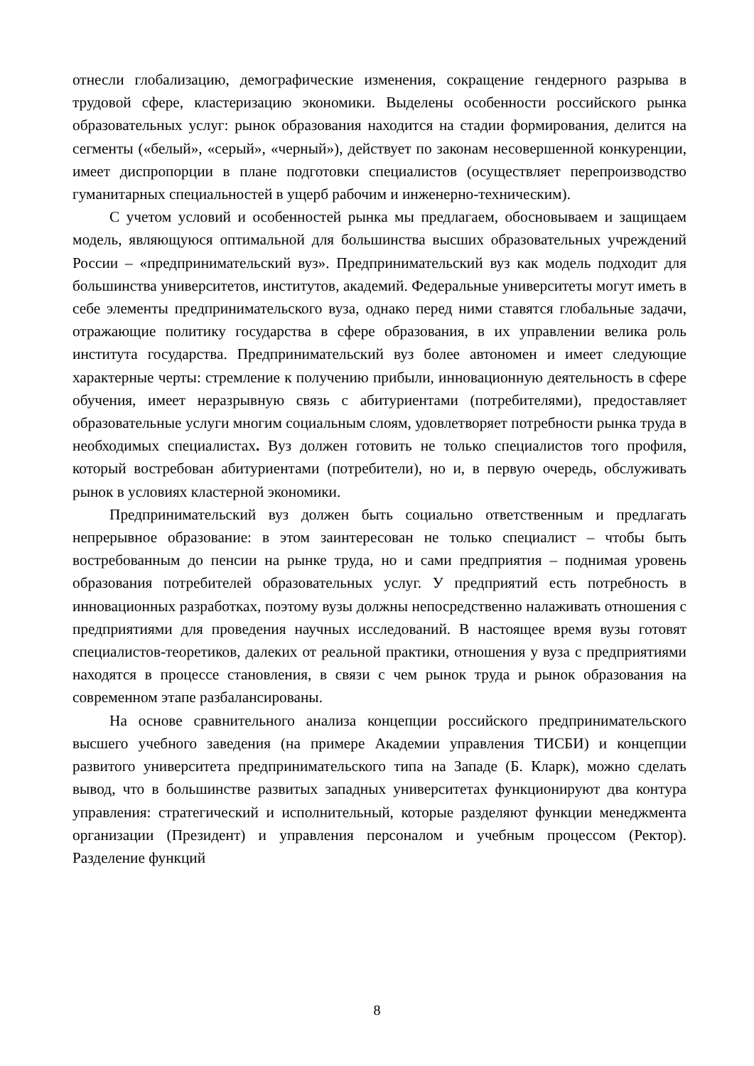отнесли глобализацию, демографические изменения, сокращение гендерного разрыва в трудовой сфере, кластеризацию экономики. Выделены особенности российского рынка образовательных услуг: рынок образования находится на стадии формирования, делится на сегменты («белый», «серый», «черный»), действует по законам несовершенной конкуренции, имеет диспропорции в плане подготовки специалистов (осуществляет перепроизводство гуманитарных специальностей в ущерб рабочим и инженерно-техническим).
С учетом условий и особенностей рынка мы предлагаем, обосновываем и защищаем модель, являющуюся оптимальной для большинства высших образовательных учреждений России – «предпринимательский вуз». Предпринимательский вуз как модель подходит для большинства университетов, институтов, академий. Федеральные университеты могут иметь в себе элементы предпринимательского вуза, однако перед ними ставятся глобальные задачи, отражающие политику государства в сфере образования, в их управлении велика роль института государства. Предпринимательский вуз более автономен и имеет следующие характерные черты: стремление к получению прибыли, инновационную деятельность в сфере обучения, имеет неразрывную связь с абитуриентами (потребителями), предоставляет образовательные услуги многим социальным слоям, удовлетворяет потребности рынка труда в необходимых специалистах. Вуз должен готовить не только специалистов того профиля, который востребован абитуриентами (потребители), но и, в первую очередь, обслуживать рынок в условиях кластерной экономики.
Предпринимательский вуз должен быть социально ответственным и предлагать непрерывное образование: в этом заинтересован не только специалист – чтобы быть востребованным до пенсии на рынке труда, но и сами предприятия – поднимая уровень образования потребителей образовательных услуг. У предприятий есть потребность в инновационных разработках, поэтому вузы должны непосредственно налаживать отношения с предприятиями для проведения научных исследований. В настоящее время вузы готовят специалистов-теоретиков, далеких от реальной практики, отношения у вуза с предприятиями находятся в процессе становления, в связи с чем рынок труда и рынок образования на современном этапе разбалансированы.
На основе сравнительного анализа концепции российского предпринимательского высшего учебного заведения (на примере Академии управления ТИСБИ) и концепции развитого университета предпринимательского типа на Западе (Б. Кларк), можно сделать вывод, что в большинстве развитых западных университетах функционируют два контура управления: стратегический и исполнительный, которые разделяют функции менеджмента организации (Президент) и управления персоналом и учебным процессом (Ректор). Разделение функций
8